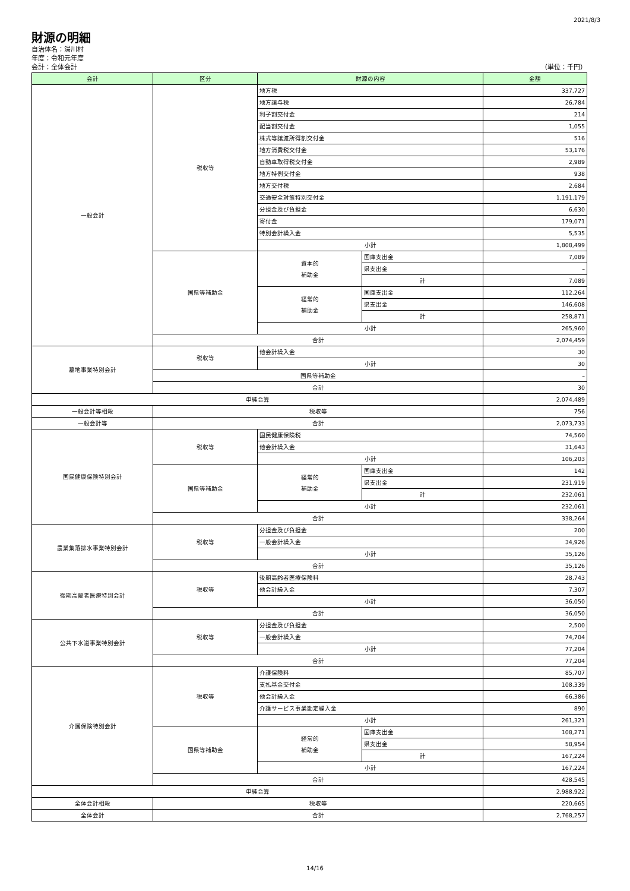2021/8/3
財源の明細
自治体名：湯川村
年度：令和元年度
会計：全体会計
（単位：千円）
| 会計 | 区分 | 財源の内容 | | 金額 |
| --- | --- | --- | --- | --- |
| 一般会計 | 税収等 | 地方税 | | 337,727 |
| | | 地方譲与税 | | 26,784 |
| | | 利子割交付金 | | 214 |
| | | 配当割交付金 | | 1,055 |
| | | 株式等譲渡所得割交付金 | | 516 |
| | | 地方消費税交付金 | | 53,176 |
| | | 自動車取得税交付金 | | 2,989 |
| | | 地方特例交付金 | | 938 |
| | | 地方交付税 | | 2,684 |
| | | 交通安全対策特別交付金 | | 1,191,179 |
| | | 分担金及び負担金 | | 6,630 |
| | | 寄付金 | | 179,071 |
| | | 特別会計繰入金 | | 5,535 |
| | | 小計 | | 1,808,499 |
| | 国県等補助金 | 資本的 補助金 | 国庫支出金 | 7,089 |
| | | | 県支出金 | – |
| | | | 計 | 7,089 |
| | | 経常的 補助金 | 国庫支出金 | 112,264 |
| | | | 県支出金 | 146,608 |
| | | | 計 | 258,871 |
| | | 小計 | | 265,960 |
| | 合計 | | | 2,074,459 |
| 墓地事業特別会計 | 税収等 | 他会計繰入金 | | 30 |
| | | 小計 | | 30 |
| | 国県等補助金 | | | – |
| | 合計 | | | 30 |
| 単純合算 | | | | 2,074,489 |
| 一般会計等相殺 | 税収等 | | | 756 |
| 一般会計等 | 合計 | | | 2,073,733 |
| 国民健康保険特別会計 | 税収等 | 国民健康保険税 | | 74,560 |
| | | 他会計繰入金 | | 31,643 |
| | | 小計 | | 106,203 |
| | 国県等補助金 | 経常的 補助金 | 国庫支出金 | 142 |
| | | | 県支出金 | 231,919 |
| | | | 計 | 232,061 |
| | | 小計 | | 232,061 |
| | 合計 | | | 338,264 |
| 農業集落排水事業特別会計 | 税収等 | 分担金及び負担金 | | 200 |
| | | 一般会計繰入金 | | 34,926 |
| | | 小計 | | 35,126 |
| | 合計 | | | 35,126 |
| 後期高齢者医療特別会計 | 税収等 | 後期高齢者医療保険料 | | 28,743 |
| | | 他会計繰入金 | | 7,307 |
| | | 小計 | | 36,050 |
| | 合計 | | | 36,050 |
| 公共下水道事業特別会計 | 税収等 | 分担金及び負担金 | | 2,500 |
| | | 一般会計繰入金 | | 74,704 |
| | | 小計 | | 77,204 |
| | 合計 | | | 77,204 |
| 介護保険特別会計 | 税収等 | 介護保険料 | | 85,707 |
| | | 支払基金交付金 | | 108,339 |
| | | 他会計繰入金 | | 66,386 |
| | | 介護サービス事業勘定繰入金 | | 890 |
| | | 小計 | | 261,321 |
| | 国県等補助金 | 経常的 補助金 | 国庫支出金 | 108,271 |
| | | | 県支出金 | 58,954 |
| | | | 計 | 167,224 |
| | | 小計 | | 167,224 |
| | 合計 | | | 428,545 |
| 単純合算 | | | | 2,988,922 |
| 全体会計相殺 | 税収等 | | | 220,665 |
| 全体会計 | 合計 | | | 2,768,257 |
14/16